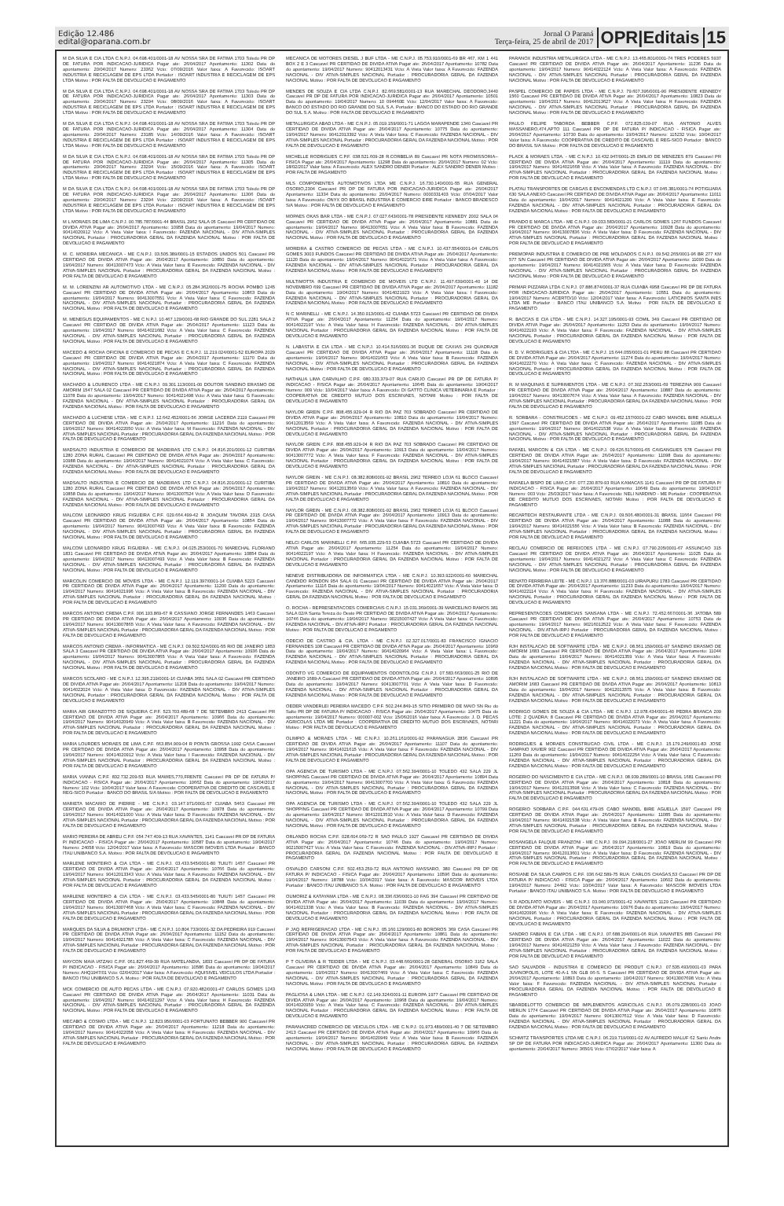Edição 12.486
edital@oparana.com.br
Jornal O Paraná
Terça-feira, 25 de abril de 2017
OPR|Editais 15
M DA SILVA E CIA LTDA C.N.P.J. 04.698.401/0001-18 AV NOSSA SRA DE FATIMA 1703 Toledo PR DP DE FATURA POR INDICACAO-JURIDICA Pagar ate: 26/04/2017 Apontamento: 11302 Data do apontamento: 20/04/2017 Numero: 23362 Vcto: 07/09/2016 Valor faixa: A Favorecido: ISOART INDUSTRIA E RECICLAGEM DE EPS LTDA Portador : ISOART INDUSTRIA E RECICLAGEM DE EPS LTDA Motivo : POR FALTA DE DEVOLUCAO E PAGAMENTO
M DA SILVA E CIA LTDA C.N.P.J. 04.698.401/0001-18 AV NOSSA SRA DE FATIMA 1703 Toledo PR DP DE FATURA POR INDICACAO-JURIDICA Pagar ate: 26/04/2017 Apontamento: 11303 Data do apontamento: 20/04/2017 Numero: 23294 Vcto: 08/09/2016 Valor faixa: A Favorecido: ISOART INDUSTRIA E RECICLAGEM DE EPS LTDA Portador : ISOART INDUSTRIA E RECICLAGEM DE EPS LTDA Motivo : POR FALTA DE DEVOLUCAO E PAGAMENTO
M DA SILVA E CIA LTDA C.N.P.J. 04.698.401/0001-18 AV NOSSA SRA DE FATIMA 1703 Toledo PR DP DE FATURA POR INDICACAO-JURIDICA Pagar ate: 26/04/2017 Apontamento: 11304 Data do apontamento: 20/04/2017 Numero: 23185 Vcto: 14/09/2016 Valor faixa: A Favorecido: ISOART INDUSTRIA E RECICLAGEM DE EPS LTDA Portador : ISOART INDUSTRIA E RECICLAGEM DE EPS LTDA Motivo : POR FALTA DE DEVOLUCAO E PAGAMENTO
M DA SILVA E CIA LTDA C.N.P.J. 04.698.401/0001-18 AV NOSSA SRA DE FATIMA 1703 Toledo PR DP DE FATURA POR INDICACAO-JURIDICA Pagar ate: 26/04/2017 Apontamento: 11305 Data do apontamento: 20/04/2017 Numero: 23294 Vcto: 15/09/2016 Valor faixa: A Favorecido: ISOART INDUSTRIA E RECICLAGEM DE EPS LTDA Portador : ISOART INDUSTRIA E RECICLAGEM DE EPS LTDA Motivo : POR FALTA DE DEVOLUCAO E PAGAMENTO
M DA SILVA E CIA LTDA C.N.P.J. 04.698.401/0001-18 AV NOSSA SRA DE FATIMA 1703 Toledo PR DP DE FATURA POR INDICACAO-JURIDICA Pagar ate: 26/04/2017 Apontamento: 11306 Data do apontamento: 20/04/2017 Numero: 23294 Vcto: 22/09/2016 Valor faixa: A Favorecido: ISOART INDUSTRIA E RECICLAGEM DE EPS LTDA Portador : ISOART INDUSTRIA E RECICLAGEM DE EPS LTDA Motivo : POR FALTA DE DEVOLUCAO E PAGAMENTO
M L MORAES DE LIMA C.N.P.J. 00.785.787/0001-44 BRASIL 2962 SALA 05 Cascavel PR CERTIDAO DE DIVIDA ATIVA Pagar ate: 26/04/2017 Apontamento: 10958 Data do apontamento: 19/04/2017 Numero: 90414020912 Vcto: A Vista Valor faixa: I Favorecido: FAZENDA NACIONAL - DIV ATIVA-SIMPLES NACIONAL Portador : PROCURADORIA GERAL DA FAZENDA NACIONAL Motivo : POR FALTA DE DEVOLUCAO E PAGAMENTO
M. C. MOREIRA MECANICA - ME C.N.P.J. 03.505.389/0001-15 ESTADOS UNIDOS 501 Cascavel PR CERTIDAO DE DIVIDA ATIVA Pagar ate: 26/04/2017 Apontamento: 10850 Data do apontamento: 19/04/2017 Numero: 90413007473 Vcto: A Vista Valor faixa: E Favorecido: FAZENDA NACIONAL - DIV ATIVA-SIMPLES NACIONAL Portador : PROCURADORIA GERAL DA FAZENDA NACIONAL Motivo : POR FALTA DE DEVOLUCAO E PAGAMENTO
M. M. LORENZINI AR AUTOMOTIVO LTDA - ME C.N.P.J. 05.284.362/0001-75 ROCHA POMBO 1245 Cascavel PR CERTIDAO DE DIVIDA ATIVA Pagar ate: 26/04/2017 Apontamento: 10863 Data do apontamento: 19/04/2017 Numero: 90413007551 Vcto: A Vista Valor faixa: C Favorecido: FAZENDA NACIONAL - DIV ATIVA-SIMPLES NACIONAL Portador : PROCURADORIA GERAL DA FAZENDA NACIONAL Motivo : POR FALTA DE DEVOLUCAO E PAGAMENTO
M. MENEGUS EQUIPAMENTOS - ME C.N.P.J. 10.467.129/0001-68 RIO GRANDE DO SUL 2281 SALA 2 Cascavel PR CERTIDAO DE DIVIDA ATIVA Pagar ate: 26/04/2017 Apontamento: 11123 Data do apontamento: 19/04/2017 Numero: 90414021682 Vcto: A Vista Valor faixa: C Favorecido: FAZENDA NACIONAL - DIV ATIVA-SIMPLES NACIONAL Portador : PROCURADORIA GERAL DA FAZENDA NACIONAL Motivo : POR FALTA DE DEVOLUCAO E PAGAMENTO
MACEDO & ROCHA OFICINA E COMERCIO DE PECAS E C.N.P.J. 11.219.024/0001-52 EUROPA 2029 Cascavel PR CERTIDAO DE DIVIDA ATIVA Pagar ate: 26/04/2017 Apontamento: 11170 Data do apontamento: 19/04/2017 Numero: 90414021874 Vcto: A Vista Valor faixa: C Favorecido: FAZENDA NACIONAL - DIV ATIVA-SIMPLES NACIONAL Portador : PROCURADORIA GERAL DA FAZENDA NACIONAL Motivo : POR FALTA DE DEVOLUCAO E PAGAMENTO
MACHADO & LOURENCO LTDA - ME C.N.P.J. 09.301.113/0001-00 DOUTOR SANDINO ERASMO DE AMORIM 1547 SALA 02 Cascavel PR CERTIDAO DE DIVIDA ATIVA Pagar ate: 26/04/2017 Apontamento: 11078 Data do apontamento: 19/04/2017 Numero: 90414021498 Vcto: A Vista Valor faixa: G Favorecido: FAZENDA NACIONAL - DIV ATIVA-SIMPLES NACIONAL Portador : PROCURADORIA GERAL DA FAZENDA NACIONAL Motivo : POR FALTA DE DEVOLUCAO E PAGAMENTO
MACHADO & LUCHESE LTDA - ME C.N.P.J. 12.642.452/0001-56 JORGE LACERDA 2119 Cascavel PR CERTIDAO DE DIVIDA ATIVA Pagar ate: 26/04/2017 Apontamento: 11216 Data do apontamento: 19/04/2017 Numero: 90414022050 Vcto: A Vista Valor faixa: M Favorecido: FAZENDA NACIONAL - DIV ATIVA-SIMPLES NACIONAL Portador : PROCURADORIA GERAL DA FAZENDA NACIONAL Motivo : POR FALTA DE DEVOLUCAO E PAGAMENTO
MADSALTO INDUSTRIA E COMERCIO DE MADEIRAS LTD C.N.P.J. 04.816.201/0001-12 CURITIBA 1280 ZONA RURAL Cascavel PR CERTIDAO DE DIVIDA ATIVA Pagar ate: 26/04/2017 Apontamento: 10988 Data do apontamento: 19/04/2017 Numero: 90414021074 Vcto: A Vista Valor faixa: C Favorecido: FAZENDA NACIONAL - DIV ATIVA-SIMPLES NACIONAL Portador : PROCURADORIA GERAL DA FAZENDA NACIONAL Motivo : POR FALTA DE DEVOLUCAO E PAGAMENTO
MADSALTO INDUSTRIA E COMERCIO DE MADEIRAS LTD C.N.P.J. 04.816.201/0001-12 CURITIBA 1280 ZONA RURAL Cascavel PR CERTIDAO DE DIVIDA ATIVA Pagar ate: 26/04/2017 Apontamento: 10858 Data do apontamento: 19/04/2017 Numero: 90413007524 Vcto: A Vista Valor faixa: D Favorecido: FAZENDA NACIONAL - DIV ATIVA-SIMPLES NACIONAL Portador : PROCURADORIA GERAL DA FAZENDA NACIONAL Motivo : POR FALTA DE DEVOLUCAO E PAGAMENTO
MALCOM LEONARDO KRUG FIGUEIRA C.P.F. 029.664.499-42 R JOAQUIM TAVORA 2315 CASA Cascavel PR CERTIDAO DE DIVIDA ATIVA Pagar ate: 26/04/2017 Apontamento: 10854 Data do apontamento: 19/04/2017 Numero: 90413007493 Vcto: A Vista Valor faixa: B Favorecido: FAZENDA NACIONAL - DIV ATIVA-SIMPLES NACIONAL Portador : PROCURADORIA GERAL DA FAZENDA NACIONAL Motivo : POR FALTA DE DEVOLUCAO E PAGAMENTO
MALCOM LEONARDO KRUG FIGUEIRA - ME C.N.P.J. 04.025.253/0001-70 MARECHAL FLORIANO 1831 Cascavel PR CERTIDAO DE DIVIDA ATIVA Pagar ate: 26/04/2017 Apontamento: 10854 Data do apontamento: 19/04/2017 Numero: 90413007493 Vcto: A Vista Valor faixa: B Favorecido: FAZENDA NACIONAL - DIV ATIVA-SIMPLES NACIONAL Portador : PROCURADORIA GERAL DA FAZENDA NACIONAL Motivo : POR FALTA DE DEVOLUCAO E PAGAMENTO
MARCOLIN COMERCIO DE MOVEIS LTDA - ME C.N.P.J. 12.119.397/0001-14 CUIABA 5223 Cascavel PR CERTIDAO DE DIVIDA ATIVA Pagar ate: 26/04/2017 Apontamento: 11200 Data do apontamento: 19/04/2017 Numero: 90414021996 Vcto: A Vista Valor faixa: B Favorecido: FAZENDA NACIONAL - DIV ATIVA-SIMPLES NACIONAL Portador : PROCURADORIA GERAL DA FAZENDA NACIONAL Motivo : POR FALTA DE DEVOLUCAO E PAGAMENTO
MARCOS ANTONIO CREMA C.P.F. 006.193.869-67 R CASSIANO JORGE FERNANDES 1463 Cascavel PR CERTIDAO DE DIVIDA ATIVA Pagar ate: 26/04/2017 Apontamento: 10936 Data do apontamento: 19/04/2017 Numero: 90413007865 Vcto: A Vista Valor faixa: A Favorecido: FAZENDA NACIONAL - DIV ATIVA-SIMPLES NACIONAL Portador : PROCURADORIA GERAL DA FAZENDA NACIONAL Motivo : POR FALTA DE DEVOLUCAO E PAGAMENTO
MARCOS ANTONIO CREMA - INFORMATICA - ME C.N.P.J. 09.502.524/0001-55 RIO DE JANEIRO 1853 SALA 3 Cascavel PR CERTIDAO DE DIVIDA ATIVA Pagar ate: 26/04/2017 Apontamento: 10936 Data do apontamento: 19/04/2017 Numero: 90413007865 Vcto: A Vista Valor faixa: A Favorecido: FAZENDA NACIONAL - DIV ATIVA-SIMPLES NACIONAL Portador : PROCURADORIA GERAL DA FAZENDA NACIONAL Motivo : POR FALTA DE DEVOLUCAO E PAGAMENTO
MARCOS SCOLARO - ME C.N.P.J. 12.395.219/0001-16 CUIABA 3651 SALA 02 Cascavel PR CERTIDAO DE DIVIDA ATIVA Pagar ate: 26/04/2017 Apontamento: 11208 Data do apontamento: 19/04/2017 Numero: 90414022024 Vcto: A Vista Valor faixa: D Favorecido: FAZENDA NACIONAL - DIV ATIVA-SIMPLES NACIONAL Portador : PROCURADORIA GERAL DA FAZENDA NACIONAL Motivo : POR FALTA DE DEVOLUCAO E PAGAMENTO
MARIA AIR GRANZOTTO DE SIQUEIRA C.P.F. 523.703.489-68 7 DE SETEMBRO 2413 Cascavel PR CERTIDAO DE DIVIDA ATIVA Pagar ate: 26/04/2017 Apontamento: 10966 Data do apontamento: 19/04/2017 Numero: 90414020949 Vcto: A Vista Valor faixa: B Favorecido: FAZENDA NACIONAL - DIV ATIVA-SIMPLES NACIONAL Portador : PROCURADORIA GERAL DA FAZENDA NACIONAL Motivo : POR FALTA DE DEVOLUCAO E PAGAMENTO
MARIA LOURDES MORAES DE LIMA C.P.F. 663.854.909-04 R PONTA GROSSA 1992 CASA Cascavel PR CERTIDAO DE DIVIDA ATIVA Pagar ate: 26/04/2017 Apontamento: 10958 Data do apontamento: 19/04/2017 Numero: 90414020912 Vcto: A Vista Valor faixa: I Favorecido: FAZENDA NACIONAL - DIV ATIVA-SIMPLES NACIONAL Portador : PROCURADORIA GERAL DA FAZENDA NACIONAL Motivo : POR FALTA DE DEVOLUCAO E PAGAMENTO
MARIA VIANNA C.P.F. 832.732.209-53 RUA MAWES,770,FRENTE Cascavel PR DP DE FATURA P/ INDICACAO - FISICA Pagar ate: 26/04/2017 Apontamento: 10662 Data do apontamento: 19/04/2017 Numero: 102 Vcto: 10/04/2017 Valor faixa: A Favorecido: COOPERATIVA DE CREDITO DE CASCAVEL E REG-SICO Portador : BANCO DO BRASIL S/A Motivo : POR FALTA DE DEVOLUCAO E PAGAMENTO
MARIETA MACARIO DE PIERRE - ME C.N.P.J. 03.147.971/0001-57 CUIABA 5463 Cascavel PR CERTIDAO DE DIVIDA ATIVA Pagar ate: 26/04/2017 Apontamento: 10978 Data do apontamento: 19/04/2017 Numero: 90414021000 Vcto: A Vista Valor faixa: D Favorecido: FAZENDA NACIONAL - DIV ATIVA-SIMPLES NACIONAL Portador : PROCURADORIA GERAL DA FAZENDA NACIONAL Motivo : POR FALTA DE DEVOLUCAO E PAGAMENTO
MARIO PEREIRA DE ABREU C.P.F. 054.747.409-13 RUA XAVANTES, 1141 Cascavel PR DP DE FATURA P/ INDICACAO - FISICA Pagar ate: 26/04/2017 Apontamento: 10587 Data do apontamento: 19/04/2017 Numero: 24058 Vcto: 12/04/2017 Valor faixa: A Favorecido: MASCOR IMOVEIS LTDA Portador : BANCO ITAU UNIBANCO S.A. Motivo : POR FALTA DE DEVOLUCAO E PAGAMENTO
MARLENE MONTEIRO & CIA LTDA - ME C.N.P.J. 03.433.545/0001-80 TUIUTI 1457 Cascavel PR CERTIDAO DE DIVIDA ATIVA Pagar ate: 26/04/2017 Apontamento: 10766 Data do apontamento: 19/04/2017 Numero: 90412013343 Vcto: A Vista Valor faixa: A Favorecido: FAZENDA NACIONAL - DIV ATIVA-SIMPLES NACIONAL Portador : PROCURADORIA GERAL DA FAZENDA NACIONAL Motivo : POR FALTA DE DEVOLUCAO E PAGAMENTO
MARLENE MONTEIRO & CIA LTDA - ME C.N.P.J. 03.433.545/0001-80 TUIUTI 1457 Cascavel PR CERTIDAO DE DIVIDA ATIVA Pagar ate: 26/04/2017 Apontamento: 10848 Data do apontamento: 19/04/2017 Numero: 90413007468 Vcto: A Vista Valor faixa: C Favorecido: FAZENDA NACIONAL - DIV ATIVA-SIMPLES NACIONAL Portador : PROCURADORIA GERAL DA FAZENDA NACIONAL Motivo : POR FALTA DE DEVOLUCAO E PAGAMENTO
MARQUES DA SILVA & DRUMONT LTDA - ME C.N.P.J. 10.804.733/0001-32 DA PEDREIRA 919 Cascavel PR CERTIDAO DE DIVIDA ATIVA Pagar ate: 26/04/2017 Apontamento: 11152 Data do apontamento: 19/04/2017 Numero: 90414021785 Vcto: A Vista Valor faixa: C Favorecido: FAZENDA NACIONAL - DIV ATIVA-SIMPLES NACIONAL Portador : PROCURADORIA GERAL DA FAZENDA NACIONAL Motivo : POR FALTA DE DEVOLUCAO E PAGAMENTO
MAYCON MAIA IATZAKI C.P.F. 061.827.469-39 RUA MATELANDIA, 1833 Cascavel PR DP DE FATURA P/ INDICACAO - FISICA Pagar ate: 26/04/2017 Apontamento: 10586 Data do apontamento: 19/04/2017 Numero: AHQ1947/01 Vcto: 02/04/2017 Valor faixa: A Favorecido: AQUISIVEL VEICULOS LTDA Portador : BANCO ITAU UNIBANCO S.A. Motivo : POR FALTA DE DEVOLUCAO E PAGAMENTO
MCK COMERCIO DE AUTO PECAS LTDA - ME C.N.P.J. 07.920.482/0001-47 CARLOS GOMES 1243 Cascavel PR CERTIDAO DE DIVIDA ATIVA Pagar ate: 26/04/2017 Apontamento: 11031 Data do apontamento: 19/04/2017 Numero: 90414021297 Vcto: A Vista Valor faixa: H Favorecido: FAZENDA NACIONAL - DIV ATIVA-SIMPLES NACIONAL Portador : PROCURADORIA GERAL DA FAZENDA NACIONAL Motivo : POR FALTA DE DEVOLUCAO E PAGAMENTO
MECABO & COSMO LTDA - ME C.N.P.J. 12.823.950/0001-03 FORTUNATO BEBBER 900 Cascavel PR CERTIDAO DE DIVIDA ATIVA Pagar ate: 26/04/2017 Apontamento: 11218 Data do apontamento: 19/04/2017 Numero: 90414022058 Vcto: A Vista Valor faixa: H Favorecido: FAZENDA NACIONAL - DIV ATIVA-SIMPLES NACIONAL Portador : PROCURADORIA GERAL DA FAZENDA NACIONAL Motivo : POR FALTA DE DEVOLUCAO E PAGAMENTO
MECANICA DE MOTORES DIESEL J BUF LTDA - ME C.N.P.J. 05.753.910/0001-69 BR 467, KM 1 441 BOX 2 E 3 Cascavel PR CERTIDAO DE DIVIDA ATIVA Pagar ate: 26/04/2017 Apontamento: 10782 Data do apontamento: 19/04/2017 Numero: 90412013431 Vcto: A Vista Valor faixa: A Favorecido: FAZENDA NACIONAL - DIV ATIVA-SIMPLES NACIONAL Portador : PROCURADORIA GERAL DA FAZENDA NACIONAL Motivo : POR FALTA DE DEVOLUCAO E PAGAMENTO
MENDES DE SOUZA E CIA LTDA C.N.P.J. 82.669.581/0001-13 RUA MARECHAL DEODORO,3440 Cascavel PR DP DE FATURA POR INDICACAO-JURIDICA Pagar ate: 26/04/2017 Apontamento: 10501 Data do apontamento: 19/04/2017 Numero: 10 094460E Vcto: 12/04/2017 Valor faixa: A Favorecido: BANCO DO ESTADO DO RIO GRANDE DO SUL S.A. Portador : BANCO DO ESTADO DO RIO GRANDE DO SUL S.A. Motivo : POR FALTA DE DEVOLUCAO E PAGAMENTO
METALURGICA ABAD LTDA - ME C.N.P.J. 05.019.159/0001-71 LAGOA MARAPENDE 1340 Cascavel PR CERTIDAO DE DIVIDA ATIVA Pagar ate: 26/04/2017 Apontamento: 10775 Data do apontamento: 19/04/2017 Numero: 90412013392 Vcto: A Vista Valor faixa: C Favorecido: FAZENDA NACIONAL - DIV ATIVA-SIMPLES NACIONAL Portador : PROCURADORIA GERAL DA FAZENDA NACIONAL Motivo : POR FALTA DE DEVOLUCAO E PAGAMENTO
MICHELLE RODRIGUES C.P.F. 038.521.609-28 R.CORBELIA 89 Cascavel PR NOTA PROMISSORIA--FISICA Pagar ate: 26/04/2017 Apontamento: 11298 Data do apontamento: 20/04/2017 Numero: 02 Vcto: 18/02/2017 Valor faixa: A Favorecido: ALEX SANDRO DENER Portador : ALEX SANDRO DENER Motivo : POR FALTA DE PAGAMENTO
MLS COMPONENTES AUTOMOTIVOS LTDA ME C.N.P.J. 16.730.140/0001-55 RUA GENERAL OSORIO,2304 Cascavel PR DP DE FATURA POR INDICACAO-JURIDICA Pagar ate: 26/04/2017 Apontamento: 11334 Data do apontamento: 20/04/2017 Numero: 0000331403 Vcto: 07/04/2017 Valor faixa: A Favorecido: ONYX DO BRASIL INDUSTRIA E COMERCIO EIRE Portador : BANCO BRADESCO S/A Motivo : POR FALTA DE DEVOLUCAO E PAGAMENTO
MOPAES OKAS BAR LTDA - ME C.N.P.J. 07.027.643/0001-78 PRESIDENTE KENNEDY 2002 SALA 04 Cascavel PR CERTIDAO DE DIVIDA ATIVA Pagar ate: 26/04/2017 Apontamento: 10881 Data do apontamento: 19/04/2017 Numero: 90413007651 Vcto: A Vista Valor faixa: B Favorecido: FAZENDA NACIONAL - DIV ATIVA-SIMPLES NACIONAL Portador : PROCURADORIA GERAL DA FAZENDA NACIONAL Motivo : POR FALTA DE DEVOLUCAO E PAGAMENTO
MOREIRA & CASTRO COMERCIO DE PECAS LTDA - ME C.N.P.J. 10.437.554/0001-04 CARLOS GOMES 3003 FUNDOS Cascavel PR CERTIDAO DE DIVIDA ATIVA Pagar ate: 26/04/2017 Apontamento: 11120 Data do apontamento: 19/04/2017 Numero: 90414021671 Vcto: A Vista Valor faixa: A Favorecido: FAZENDA NACIONAL - DIV ATIVA-SIMPLES NACIONAL Portador : PROCURADORIA GERAL DA FAZENDA NACIONAL Motivo : POR FALTA DE DEVOLUCAO E PAGAMENTO
MULTIMOTTA INDUSTRIA E COMERCIO DE MOVEIS LTD C.N.P.J. 11.497.639/0001-40 14 DE NOVEMBRO 699 Cascavel PR CERTIDAO DE DIVIDA ATIVA Pagar ate: 26/04/2017 Apontamento: 11182 Data do apontamento: 19/04/2017 Numero: 90414021923 Vcto: A Vista Valor faixa: I Favorecido: FAZENDA NACIONAL - DIV ATIVA-SIMPLES NACIONAL Portador : PROCURADORIA GERAL DA FAZENDA NACIONAL Motivo : POR FALTA DE DEVOLUCAO E PAGAMENTO
N C MARINELLI - ME C.N.P.J. 14.350.913/0001-42 CUIABA 5723 Cascavel PR CERTIDAO DE DIVIDA ATIVA Pagar ate: 26/04/2017 Apontamento: 11254 Data do apontamento: 19/04/2017 Numero: 90414022197 Vcto: A Vista Valor faixa: H Favorecido: FAZENDA NACIONAL - DIV ATIVA-SIMPLES NACIONAL Portador : PROCURADORIA GERAL DA FAZENDA NACIONAL Motivo : POR FALTA DE DEVOLUCAO E PAGAMENTO
N. LABASTIA E CIA LTDA - ME C.N.P.J. 10.414.516/0001-36 DUQUE DE CAXIAS 249 QUADRA28 Cascavel PR CERTIDAO DE DIVIDA ATIVA Pagar ate: 26/04/2017 Apontamento: 11118 Data do apontamento: 19/04/2017 Numero: 90414021663 Vcto: A Vista Valor faixa: B Favorecido: FAZENDA NACIONAL - DIV ATIVA-SIMPLES NACIONAL Portador : PROCURADORIA GERAL DA FAZENDA NACIONAL Motivo : POR FALTA DE DEVOLUCAO E PAGAMENTO
NATHALIA LIMA CARVALHO C.P.F. 080.333.379-07 RUA CARIJO Cascavel PR DP DE FATURA P/ INDICACAO - FISICA Pagar ate: 26/04/2017 Apontamento: 10645 Data do apontamento: 19/04/2017 Numero: 009 Vcto: 10/04/2017 Valor faixa: A Favorecido: DI GATTO CLINICA VETERINARIA E Portador : COOPERATIVA DE CREDITO MUTUO DOS ESCRIVAES, NOTARI Motivo : POR FALTA DE DEVOLUCAO E PAGAMENTO
NAYLOR GREIN C.P.F. 808.455.929-04 R RIO DA PAZ 703 SOBRADO Cascavel PR CERTIDAO DE DIVIDA ATIVA Pagar ate: 26/04/2017 Apontamento: 10810 Data do apontamento: 19/04/2017 Numero: 90412013569 Vcto: A Vista Valor faixa: A Favorecido: FAZENDA NACIONAL - DIV ATIVA-SIMPLES NACIONAL Portador : PROCURADORIA GERAL DA FAZENDA NACIONAL Motivo : POR FALTA DE DEVOLUCAO E PAGAMENTO
NAYLOR GREIN C.P.F. 808.455.929-04 R RIO DA PAZ 703 SOBRADO Cascavel PR CERTIDAO DE DIVIDA ATIVA Pagar ate: 26/04/2017 Apontamento: 10913 Data do apontamento: 19/04/2017 Numero: 90413007772 Vcto: A Vista Valor faixa: F Favorecido: FAZENDA NACIONAL - DIV ATIVA-SIMPLES NACIONAL Portador : PROCURADORIA GERAL DA FAZENDA NACIONAL Motivo : POR FALTA DE DEVOLUCAO E PAGAMENTO
NAYLOR GREIN - ME C.N.P.J. 08.382.808/0001-92 BRASIL 2962 TERREO LOJA 61 BLOCO Cascavel PR CERTIDAO DE DIVIDA ATIVA Pagar ate: 26/04/2017 Apontamento: 10810 Data do apontamento: 19/04/2017 Numero: 90412013569 Vcto: A Vista Valor faixa: A Favorecido: FAZENDA NACIONAL - DIV ATIVA-SIMPLES NACIONAL Portador : PROCURADORIA GERAL DA FAZENDA NACIONAL Motivo : POR FALTA DE DEVOLUCAO E PAGAMENTO
NAYLOR GREIN - ME C.N.P.J. 08.382.808/0001-92 BRASIL 2962 TERREO LOJA 61 BLOCO Cascavel PR CERTIDAO DE DIVIDA ATIVA Pagar ate: 26/04/2017 Apontamento: 10913 Data do apontamento: 19/04/2017 Numero: 90413007772 Vcto: A Vista Valor faixa: F Favorecido: FAZENDA NACIONAL - DIV ATIVA-SIMPLES NACIONAL Portador : PROCURADORIA GERAL DA FAZENDA NACIONAL Motivo : POR FALTA DE DEVOLUCAO E PAGAMENTO
NELCI CARLOS MARINELLI C.P.F. 665.935.229-53 CUIABA 5723 Cascavel PR CERTIDAO DE DIVIDA ATIVA Pagar ate: 26/04/2017 Apontamento: 11254 Data do apontamento: 19/04/2017 Numero: 90414022197 Vcto: A Vista Valor faixa: H Favorecido: FAZENDA NACIONAL - DIV ATIVA-SIMPLES NACIONAL Portador : PROCURADORIA GERAL DA FAZENDA NACIONAL Motivo : POR FALTA DE DEVOLUCAO E PAGAMENTO
NENEVE DISTRIBUIDORA DE INFORMATICA LTDA - ME C.N.P.J. 10.393.922/0001-60 MARECHAL CANDIDO RONDON 954 SALA 01 Cascavel PR CERTIDAO DE DIVIDA ATIVA Pagar ate: 26/04/2017 Apontamento: 11116 Data do apontamento: 19/04/2017 Numero: 90414021657 Vcto: A Vista Valor faixa: D Favorecido: FAZENDA NACIONAL - DIV ATIVA-SIMPLES NACIONAL Portador : PROCURADORIA GERAL DA FAZENDA NACIONAL Motivo : POR FALTA DE DEVOLUCAO E PAGAMENTO
O. ROCHA - REPRESENTACOES COMERCIAIS C.N.P.J. 15.031.369/0001-39 MARCELINO RAMOS 381 SALA 02/A Santa Tereza do Oeste PR CERTIDAO DE DIVIDA ATIVA Pagar ate: 26/04/2017 Apontamento: 10746 Data do apontamento: 19/04/2017 Numero: 90215007427 Vcto: A Vista Valor faixa: C Favorecido: FAZENDA NACIONAL - DIV.ATIVA-IRPJ Portador : PROCURADORIA GERAL DA FAZENDA NACIONAL Motivo : POR FALTA DE DEVOLUCAO E PAGAMENTO
ODECIO DE CASTRO & CIA. LTDA - ME C.N.P.J. 02.327.017/0001-83 FRANCISCO IGNACIO FERNANDES 108 Cascavel PR CERTIDAO DE DIVIDA ATIVA Pagar ate: 26/04/2017 Apontamento: 10969 Data do apontamento: 19/04/2017 Numero: 90414020964 Vcto: A Vista Valor faixa: L Favorecido: FAZENDA NACIONAL - DIV ATIVA-SIMPLES NACIONAL Portador : PROCURADORIA GERAL DA FAZENDA NACIONAL Motivo : POR FALTA DE DEVOLUCAO E PAGAMENTO
ODONTO VG COMERCIO DE EQUIPAMENTOS ODONTOLOGI C.N.P.J. 07.583.663/0001-25 RIO DE JANEIRO 1689-A Cascavel PR CERTIDAO DE DIVIDA ATIVA Pagar ate: 26/04/2017 Apontamento: 10895 Data do apontamento: 19/04/2017 Numero: 90413007701 Vcto: A Vista Valor faixa: D Favorecido: FAZENDA NACIONAL - DIV ATIVA-SIMPLES NACIONAL Portador : PROCURADORIA GERAL DA FAZENDA NACIONAL Motivo : POR FALTA DE DEVOLUCAO E PAGAMENTO
OEDER VANDERLEI PEREIRA MACEDO C.P.F. 502.244.849-15 SITIO PRIMEIRO DE MAIO SN Rio do Salto PR DP DE FATURA P/ INDICACAO - FISICA Pagar ate: 26/04/2017 Apontamento: 10475 Data do apontamento: 19/04/2017 Numero: 000007-002 Vcto: 15/06/2016 Valor faixa: A Favorecido: J. D. PECAS AGRICOLAS LTDA ME Portador : COOPERATIVA DE CREDITO MUTUO DOS ESCRIVAES, NOTARI Motivo : POR FALTA DE DEVOLUCAO E PAGAMENTO
OLIMPIO & MORAES LTDA - ME C.N.P.J. 10.261.161/0001-92 PARANAGUA 2836 Cascavel PR CERTIDAO DE DIVIDA ATIVA Pagar ate: 26/04/2017 Apontamento: 11107 Data do apontamento: 19/04/2017 Numero: 90414021615 Vcto: A Vista Valor faixa: F Favorecido: FAZENDA NACIONAL - DIV ATIVA-SIMPLES NACIONAL Portador : PROCURADORIA GERAL DA FAZENDA NACIONAL Motivo : POR FALTA DE DEVOLUCAO E PAGAMENTO
OPA AGENCIA DE TURISMO LTDA - ME C.N.P.J. 07.562.394/0001-10 TOLEDO 432 SALA 229 JL SHOPPING Cascavel PR CERTIDAO DE DIVIDA ATIVA Pagar ate: 26/04/2017 Apontamento: 10894 Data do apontamento: 19/04/2017 Numero: 90413007700 Vcto: A Vista Valor faixa: G Favorecido: FAZENDA NACIONAL - DIV ATIVA-SIMPLES NACIONAL Portador : PROCURADORIA GERAL DA FAZENDA NACIONAL Motivo : POR FALTA DE DEVOLUCAO E PAGAMENTO
OPA AGENCIA DE TURISMO LTDA - ME C.N.P.J. 07.562.394/0001-10 TOLEDO 432 SALA 229 JL SHOPPING Cascavel PR CERTIDAO DE DIVIDA ATIVA Pagar ate: 26/04/2017 Apontamento: 10799 Data do apontamento: 19/04/2017 Numero: 90412013510 Vcto: A Vista Valor faixa: D Favorecido: FAZENDA NACIONAL - DIV ATIVA-SIMPLES NACIONAL Portador : PROCURADORIA GERAL DA FAZENDA NACIONAL Motivo : POR FALTA DE DEVOLUCAO E PAGAMENTO
ORLANDO ROCHA C.P.F. 028.604.069-72 R SAO PAULO 1927 Cascavel PR CERTIDAO DE DIVIDA ATIVA Pagar ate: 26/04/2017 Apontamento: 10746 Data do apontamento: 19/04/2017 Numero: 90215007427 Vcto: A Vista Valor faixa: C Favorecido: FAZENDA NACIONAL - DIV.ATIVA-IRPJ Portador : PROCURADORIA GERAL DA FAZENDA NACIONAL Motivo : POR FALTA DE DEVOLUCAO E PAGAMENTO
OSVALDO CARSONI C.P.F. 502.453.259-72 RUA ANTONIO MASSARO, 380 Cascavel PR DP DE FATURA P/ INDICACAO - FISICA Pagar ate: 26/04/2017 Apontamento: 10596 Data do apontamento: 19/04/2017 Numero: 18788 Vcto: 10/04/2017 Valor faixa: A Favorecido: MASCOR IMOVEIS LTDA Portador : BANCO ITAU UNIBANCO S.A. Motivo : POR FALTA DE DEVOLUCAO E PAGAMENTO
OUMORIZ & KATAYAMA LTDA - ME C.N.P.J. 08.336.636/0001-10 FAG 394 Cascavel PR CERTIDAO DE DIVIDA ATIVA Pagar ate: 26/04/2017 Apontamento: 11039 Data do apontamento: 19/04/2017 Numero: 90414021338 Vcto: A Vista Valor faixa: B Favorecido: FAZENDA NACIONAL - DIV ATIVA-SIMPLES NACIONAL Portador : PROCURADORIA GERAL DA FAZENDA NACIONAL Motivo : POR FALTA DE DEVOLUCAO E PAGAMENTO
P JAQ REFRIGERACAO LTDA - ME C.N.P.J. 05.160.129/0001-80 BOROROS 369 CASA Cascavel PR CERTIDAO DE DIVIDA ATIVA Pagar ate: 26/04/2017 Apontamento: 10861 Data do apontamento: 19/04/2017 Numero: 90413007543 Vcto: A Vista Valor faixa: A Favorecido: FAZENDA NACIONAL - DIV ATIVA-SIMPLES NACIONAL Portador : PROCURADORIA GERAL DA FAZENDA NACIONAL Motivo : POR FALTA DE DEVOLUCAO E PAGAMENTO
P T OLIVEIRA & R TEIDER LTDA - ME C.N.P.J. 03.448.660/0001-28 GENERAL OSORIO 3162 SALA Cascavel PR CERTIDAO DE DIVIDA ATIVA Pagar ate: 26/04/2017 Apontamento: 10849 Data do apontamento: 19/04/2017 Numero: 90413007469 Vcto: A Vista Valor faixa: C Favorecido: FAZENDA NACIONAL - DIV ATIVA-SIMPLES NACIONAL Portador : PROCURADORIA GERAL DA FAZENDA NACIONAL Motivo : POR FALTA DE DEVOLUCAO E PAGAMENTO
PAGLIOSA & LIMA LTDA - ME C.N.P.J. 02.149.324/0001-11 EUROPA 1977 Cascavel PR CERTIDAO DE DIVIDA ATIVA Pagar ate: 26/04/2017 Apontamento: 10968 Data do apontamento: 19/04/2017 Numero: 90414020959 Vcto: A Vista Valor faixa: C Favorecido: FAZENDA NACIONAL - DIV ATIVA-SIMPLES NACIONAL Portador : PROCURADORIA GERAL DA FAZENDA NACIONAL Motivo : POR FALTA DE DEVOLUCAO E PAGAMENTO
PARANACRED COMERCIO DE VEICULOS LTDA - ME C.N.P.J. 01.973.489/0001-40 7 DE SETEMBRO 2413 Cascavel PR CERTIDAO DE DIVIDA ATIVA Pagar ate: 26/04/2017 Apontamento: 10966 Data do apontamento: 19/04/2017 Numero: 90414020949 Vcto: A Vista Valor faixa: B Favorecido: FAZENDA NACIONAL - DIV ATIVA-SIMPLES NACIONAL Portador : PROCURADORIA GERAL DA FAZENDA NACIONAL Motivo : POR FALTA DE DEVOLUCAO E PAGAMENTO
PARANOX INDUSTRIA METALURGICA LTDA - ME C.N.P.J. 13.465.801/0001-74 TRES PODERES 5937 Cascavel PR CERTIDAO DE DIVIDA ATIVA Pagar ate: 26/04/2017 Apontamento: 11236 Data do apontamento: 19/04/2017 Numero: 90414022124 Vcto: A Vista Valor faixa: A Favorecido: FAZENDA NACIONAL - DIV ATIVA-SIMPLES NACIONAL Portador : PROCURADORIA GERAL DA FAZENDA NACIONAL Motivo : POR FALTA DE DEVOLUCAO E PAGAMENTO
PASPEL COMERCIO DE PAPEIS LTDA - ME C.N.P.J. 79.607.396/0001-90 PRESIDENTE KENNEDY 1560 Cascavel PR CERTIDAO DE DIVIDA ATIVA Pagar ate: 26/04/2017 Apontamento: 10823 Data do apontamento: 19/04/2017 Numero: 90412013627 Vcto: A Vista Valor faixa: H Favorecido: FAZENDA NACIONAL - DIV ATIVA-SIMPLES NACIONAL Portador : PROCURADORIA GERAL DA FAZENDA NACIONAL Motivo : POR FALTA DE DEVOLUCAO E PAGAMENTO
PAULO FELIPE TABORDA BEBBER C.P.F. 072.825.039-07 RUA ANTONIO ALVES MASSANERO,474,APTO 111 Cascavel PR DP DE FATURA P/ INDICACAO - FISICA Pagar ate: 26/04/2017 Apontamento: 10730 Data do apontamento: 19/04/2017 Numero: 115232 Vcto: 10/04/2017 Valor faixa: A Favorecido: COOPERATIVA DE CREDITO DE CASCAVEL E REG-SICO Portador : BANCO DO BRASIL S/A Motivo : POR FALTA DE DEVOLUCAO E PAGAMENTO
PLACK & MORAES LTDA. - ME C.N.P.J. 10.432.947/0001-25 EMILIO DE MENEZES 879 Cascavel PR CERTIDAO DE DIVIDA ATIVA Pagar ate: 26/04/2017 Apontamento: 11119 Data do apontamento: 19/04/2017 Numero: 90414021668 Vcto: A Vista Valor faixa: A Favorecido: FAZENDA NACIONAL - DIV ATIVA-SIMPLES NACIONAL Portador : PROCURADORIA GERAL DA FAZENDA NACIONAL Motivo : POR FALTA DE DEVOLUCAO E PAGAMENTO
PLATAU TRANSPORTES DE CARGAS E ENCOMENDAS LTD C.N.P.J. 07.045.381/0001-74 POTIGUARA 630 SALA ANEXO Cascavel PR CERTIDAO DE DIVIDA ATIVA Pagar ate: 26/04/2017 Apontamento: 11011 Data do apontamento: 19/04/2017 Numero: 90414021200 Vcto: A Vista Valor faixa: E Favorecido: FAZENDA NACIONAL - DIV ATIVA-SIMPLES NACIONAL Portador : PROCURADORIA GERAL DA FAZENDA NACIONAL Motivo : POR FALTA DE DEVOLUCAO E PAGAMENTO
PRANDO E MARCA LTDA - ME C.N.P.J. 09.033.583/0001-21 CARLOS GOMES 1267 FUNDOS Cascavel PR CERTIDAO DE DIVIDA ATIVA Pagar ate: 26/04/2017 Apontamento: 10928 Data do apontamento: 19/04/2017 Numero: 90413007836 Vcto: A Vista Valor faixa: D Favorecido: FAZENDA NACIONAL - DIV ATIVA-SIMPLES NACIONAL Portador : PROCURADORIA GERAL DA FAZENDA NACIONAL Motivo : POR FALTA DE DEVOLUCAO E PAGAMENTO
PREMOPAR INDUSTRIA E COMERCIO DE PRE MOLDADOS C.N.P.J. 09.542.265/0001-96 BR 277 KM 577 S/N Cascavel PR CERTIDAO DE DIVIDA ATIVA Pagar ate: 26/04/2017 Apontamento: 11090 Data do apontamento: 19/04/2017 Numero: 90414021565 Vcto: A Vista Valor faixa: D Favorecido: FAZENDA NACIONAL - DIV ATIVA-SIMPLES NACIONAL Portador : PROCURADORIA GERAL DA FAZENDA NACIONAL Motivo : POR FALTA DE DEVOLUCAO E PAGAMENTO
PRIMAR PIZZARIA LTDA C.N.P.J. 07.886.874/0001-37 RUA CUIABA 4958 Cascavel PR DP DE FATURA POR INDICACAO-JURIDICA Pagar ate: 26/04/2017 Apontamento: 10551 Data do apontamento: 19/04/2017 Numero: ACERTO/10 Vcto: 12/04/2017 Valor faixa: A Favorecido: LATICINIOS SANTA INES LTDA ME Portador : BANCO ITAU UNIBANCO S.A. Motivo : POR FALTA DE DEVOLUCAO E PAGAMENTO
R. BACCAS E CIA LTDA - ME C.N.P.J. 14.327.195/0001-93 COMIL 349 Cascavel PR CERTIDAO DE DIVIDA ATIVA Pagar ate: 26/04/2017 Apontamento: 11253 Data do apontamento: 19/04/2017 Numero: 90414022193 Vcto: A Vista Valor faixa: F Favorecido: FAZENDA NACIONAL - DIV ATIVA-SIMPLES NACIONAL Portador : PROCURADORIA GERAL DA FAZENDA NACIONAL Motivo : POR FALTA DE DEVOLUCAO E PAGAMENTO
R. D. V. RODRIGUES & CIA LTDA - ME C.N.P.J. 15.644.055/0001-01 PERU 88 Cascavel PR CERTIDAO DE DIVIDA ATIVA Pagar ate: 26/04/2017 Apontamento: 11274 Data do apontamento: 19/04/2017 Numero: 90414022270 Vcto: A Vista Valor faixa: C Favorecido: FAZENDA NACIONAL - DIV ATIVA-SIMPLES NACIONAL Portador : PROCURADORIA GERAL DA FAZENDA NACIONAL Motivo : POR FALTA DE DEVOLUCAO E PAGAMENTO
R. M MAQUINAS E SUPRIMENTOS LTDA - ME C.N.P.J. 07.302.253/0001-69 TEREZINA 909 Cascavel PR CERTIDAO DE DIVIDA ATIVA Pagar ate: 26/04/2017 Apontamento: 10887 Data do apontamento: 19/04/2017 Numero: 90413007674 Vcto: A Vista Valor faixa: A Favorecido: FAZENDA NACIONAL - DIV ATIVA-SIMPLES NACIONAL Portador : PROCURADORIA GERAL DA FAZENDA NACIONAL Motivo : POR FALTA DE DEVOLUCAO E PAGAMENTO
R. SORBARA - CONSTRUCOES - ME C.N.P.J. 09.452.157/0001-22 CABO MANOEL BIRE AGUELLA 1597 Cascavel PR CERTIDAO DE DIVIDA ATIVA Pagar ate: 26/04/2017 Apontamento: 11085 Data do apontamento: 19/04/2017 Numero: 90414021538 Vcto: A Vista Valor faixa: B Favorecido: FAZENDA NACIONAL - DIV ATIVA-SIMPLES NACIONAL Portador : PROCURADORIA GERAL DA FAZENDA NACIONAL Motivo : POR FALTA DE DEVOLUCAO E PAGAMENTO
RAFAEL MARCON & CIA LTDA - ME C.N.P.J. 09.626.517/0001-65 CAIGANGUES 578 Cascavel PR CERTIDAO DE DIVIDA ATIVA Pagar ate: 26/04/2017 Apontamento: 11098 Data do apontamento: 19/04/2017 Numero: 90414021587 Vcto: A Vista Valor faixa: D Favorecido: FAZENDA NACIONAL - DIV ATIVA-SIMPLES NACIONAL Portador : PROCURADORIA GERAL DA FAZENDA NACIONAL Motivo : POR FALTA DE DEVOLUCAO E PAGAMENTO
RAFAELA BISPO DE LIMA C.P.F. 077.230.879-93 RUA KAMACAS 1141 Cascavel PR DP DE FATURA P/ INDICACAO - FISICA Pagar ate: 26/04/2017 Apontamento: 10649 Data do apontamento: 19/04/2017 Numero: 003 Vcto: 25/03/2017 Valor faixa: A Favorecido: NELI NARDINO - ME Portador : COOPERATIVA DE CREDITO MUTUO DOS ESCRIVAES, NOTARI Motivo : POR FALTA DE DEVOLUCAO E PAGAMENTO
RECARTECH RESTAURANTE LTDA - ME C.N.P.J. 09.506.480/0001-31 BRASIL 11664 Cascavel PR CERTIDAO DE DIVIDA ATIVA Pagar ate: 26/04/2017 Apontamento: 11088 Data do apontamento: 19/04/2017 Numero: 90414021556 Vcto: A Vista Valor faixa: B Favorecido: FAZENDA NACIONAL - DIV ATIVA-SIMPLES NACIONAL Portador : PROCURADORIA GERAL DA FAZENDA NACIONAL Motivo : POR FALTA DE DEVOLUCAO E PAGAMENTO
RECLAU COMERCIO DE REFEICOES LTDA - ME C.N.P.J. 07.790.205/0001-67 ASSUNCAO 315 Cascavel PR CERTIDAO DE DIVIDA ATIVA Pagar ate: 26/04/2017 Apontamento: 11025 Data do apontamento: 19/04/2017 Numero: 90414021272 Vcto: A Vista Valor faixa: C Favorecido: FAZENDA NACIONAL - DIV ATIVA-SIMPLES NACIONAL Portador : PROCURADORIA GERAL DA FAZENDA NACIONAL Motivo : POR FALTA DE DEVOLUCAO E PAGAMENTO
RENATO FERREIRA LEITE - ME C.N.P.J. 13.376.888/0001-03 UIRAPURU 1783 Cascavel PR CERTIDAO DE DIVIDA ATIVA Pagar ate: 26/04/2017 Apontamento: 11233 Data do apontamento: 19/04/2017 Numero: 90414022114 Vcto: A Vista Valor faixa: H Favorecido: FAZENDA NACIONAL - DIV ATIVA-SIMPLES NACIONAL Portador : PROCURADORIA GERAL DA FAZENDA NACIONAL Motivo : POR FALTA DE DEVOLUCAO E PAGAMENTO
REPRESENTACOES COMERCIAIS SANSANA LTDA - ME C.N.P.J. 72.452.667/0001-36 JATOBA 589 Cascavel PR CERTIDAO DE DIVIDA ATIVA Pagar ate: 26/04/2017 Apontamento: 10753 Data do apontamento: 19/04/2017 Numero: 90216012522 Vcto: A Vista Valor faixa: F Favorecido: FAZENDA NACIONAL - DIV.ATIVA-IRPJ Portador : PROCURADORIA GERAL DA FAZENDA NACIONAL Motivo : POR FALTA DE DEVOLUCAO E PAGAMENTO
RJH INSTALACAO DE SOFTWARTE LTDA - ME C.N.P.J. 08.561.159/0001-97 SANDINO ERASMO DE AMORIM 1683 Cascavel PR CERTIDAO DE DIVIDA ATIVA Pagar ate: 26/04/2017 Apontamento: 11044 Data do apontamento: 19/04/2017 Numero: 90414021359 Vcto: A Vista Valor faixa: A Favorecido: FAZENDA NACIONAL - DIV ATIVA-SIMPLES NACIONAL Portador : PROCURADORIA GERAL DA FAZENDA NACIONAL Motivo : POR FALTA DE DEVOLUCAO E PAGAMENTO
RJH INSTALACAO DE SOFTWARTE LTDA - ME C.N.P.J. 08.561.159/0001-97 SANDINO ERASMO DE AMORIM 1683 Cascavel PR CERTIDAO DE DIVIDA ATIVA Pagar ate: 26/04/2017 Apontamento: 10813 Data do apontamento: 19/04/2017 Numero: 90412013575 Vcto: A Vista Valor faixa: B Favorecido: FAZENDA NACIONAL - DIV ATIVA-SIMPLES NACIONAL Portador : PROCURADORIA GERAL DA FAZENDA NACIONAL Motivo : POR FALTA DE DEVOLUCAO E PAGAMENTO
RODRIGO GOMES DE SOUZA & CIA LTDA - ME C.N.P.J. 12.978.434/0001-40 PEDRA BRANCA 209 LOTE: 2 QUADRA: 8 Cascavel PR CERTIDAO DE DIVIDA ATIVA Pagar ate: 26/04/2017 Apontamento: 11221 Data do apontamento: 19/04/2017 Numero: 90414022073 Vcto: A Vista Valor faixa: A Favorecido: FAZENDA NACIONAL - DIV ATIVA-SIMPLES NACIONAL Portador : PROCURADORIA GERAL DA FAZENDA NACIONAL Motivo : POR FALTA DE DEVOLUCAO E PAGAMENTO
RODRIGUES & MORAES CONSTRUCAO CIVIL LTDA - ME C.N.P.J. 15.179.249/0001-83 JOSE SAMPAIO XAVIER 902 Cascavel PR CERTIDAO DE DIVIDA ATIVA Pagar ate: 26/04/2017 Apontamento: 11269 Data do apontamento: 19/04/2017 Numero: 90414022254 Vcto: A Vista Valor faixa: C Favorecido: FAZENDA NACIONAL - DIV ATIVA-SIMPLES NACIONAL Portador : PROCURADORIA GERAL DA FAZENDA NACIONAL Motivo : POR FALTA DE DEVOLUCAO E PAGAMENTO
ROGERIO DO NASCIMENTO E CIA LTDA - ME C.N.P.J. 08.939.289/0001-10 BRASIL 1681 Cascavel PR CERTIDAO DE DIVIDA ATIVA Pagar ate: 26/04/2017 Apontamento: 10818 Data do apontamento: 19/04/2017 Numero: 90412013598 Vcto: A Vista Valor faixa: C Favorecido: FAZENDA NACIONAL - DIV ATIVA-SIMPLES NACIONAL Portador : PROCURADORIA GERAL DA FAZENDA NACIONAL Motivo : POR FALTA DE DEVOLUCAO E PAGAMENTO
ROGERIO SORBARA C.P.F. 044.631.479-05 CABO MANOEL BIRE AGUELLA 1597 Cascavel PR CERTIDAO DE DIVIDA ATIVA Pagar ate: 26/04/2017 Apontamento: 11085 Data do apontamento: 19/04/2017 Numero: 90414021538 Vcto: A Vista Valor faixa: B Favorecido: FAZENDA NACIONAL - DIV ATIVA-SIMPLES NACIONAL Portador : PROCURADORIA GERAL DA FAZENDA NACIONAL Motivo : POR FALTA DE DEVOLUCAO E PAGAMENTO
ROSANGELA FALQUE FRANZONI - ME C.N.P.J. 09.094.218/0001-27 JOAO MERLIM 99 Cascavel PR CERTIDAO DE DIVIDA ATIVA Pagar ate: 26/04/2017 Apontamento: 10819 Data do apontamento: 19/04/2017 Numero: 90412013601 Vcto: A Vista Valor faixa: D Favorecido: FAZENDA NACIONAL - DIV ATIVA-SIMPLES NACIONAL Portador : PROCURADORIA GERAL DA FAZENDA NACIONAL Motivo : POR FALTA DE DEVOLUCAO E PAGAMENTO
ROSIANE DA SILVA CAMPOS C.P.F. 036.642.589-75 RUA: CARLOS CHAGAS,53 Cascavel PR DP DE FATURA P/ INDICACAO - FISICA Pagar ate: 26/04/2017 Apontamento: 10602 Data do apontamento: 19/04/2017 Numero: 24492 Vcto: 10/04/2017 Valor faixa: A Favorecido: MASCOR IMOVEIS LTDA Portador : BANCO ITAU UNIBANCO S.A. Motivo : POR FALTA DE DEVOLUCAO E PAGAMENTO
S R ADOLFATO MOVEIS - ME C.N.P.J. 03.040.973/0001-42 XAVANTES 1129 Cascavel PR CERTIDAO DE DIVIDA ATIVA Pagar ate: 26/04/2017 Apontamento: 10976 Data do apontamento: 19/04/2017 Numero: 90414020996 Vcto: A Vista Valor faixa: E Favorecido: FAZENDA NACIONAL - DIV ATIVA-SIMPLES NACIONAL Portador : PROCURADORIA GERAL DA FAZENDA NACIONAL Motivo : POR FALTA DE DEVOLUCAO E PAGAMENTO
SANDRO FABIAN E CIA LTDA - ME C.N.P.J. 07.688.204/0001-06 RUA XAVANTES 885 Cascavel PR CERTIDAO DE DIVIDA ATIVA Pagar ate: 26/04/2017 Apontamento: 11022 Data do apontamento: 19/04/2017 Numero: 90414021259 Vcto: A Vista Valor faixa: J Favorecido: FAZENDA NACIONAL - DIV ATIVA-SIMPLES NACIONAL Portador : PROCURADORIA GERAL DA FAZENDA NACIONAL Motivo : POR FALTA DE DEVOLUCAO E PAGAMENTO
SAO SALVADOR - INDUSTRIA E COMERCIO DE PRODUT C.N.P.J. 07.535.493/0001-03 PARA JUVINOPOLIS, LOTE 40-A-1 SN GLB 06-S. S Cascavel PR CERTIDAO DE DIVIDA ATIVA Pagar ate: 26/04/2017 Apontamento: 10893 Data do apontamento: 19/04/2017 Numero: 90413007698 Vcto: A Vista Valor faixa: F Favorecido: FAZENDA NACIONAL - DIV ATIVA-SIMPLES NACIONAL Portador : PROCURADORIA GERAL DA FAZENDA NACIONAL Motivo : POR FALTA DE DEVOLUCAO E PAGAMENTO
SBARDELOTTO COMERCIO DE IMPLEMENTOS AGRICOLAS C.N.P.J. 06.079.228/0001-03 JOAO MERLIN 1774 Cascavel PR CERTIDAO DE DIVIDA ATIVA Pagar ate: 26/04/2017 Apontamento: 10876 Data do apontamento: 19/04/2017 Numero: 90413007612 Vcto: A Vista Valor faixa: D Favorecido: FAZENDA NACIONAL - DIV ATIVA-SIMPLES NACIONAL Portador : PROCURADORIA GERAL DA FAZENDA NACIONAL Motivo : POR FALTA DE DEVOLUCAO E PAGAMENTO
SCHMITZ TRANSPORTES LTDA ME C.N.P.J. 06.219.719/0001-02 AV.ALFREDO MALUF 62 Santo Andre SP DP DE FATURA POR INDICACAO-JURIDICA Pagar ate: 26/04/2017 Apontamento: 11300 Data do apontamento: 20/04/2017 Numero: 3650/1 Vcto: 07/02/2017 Valor faixa: A